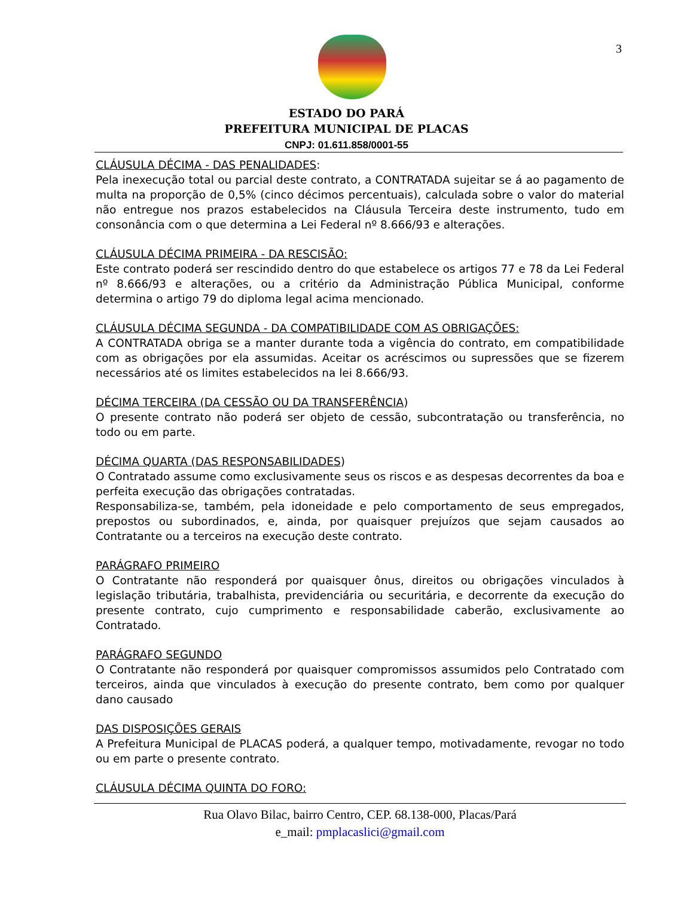3
ESTADO DO PARÁ
PREFEITURA MUNICIPAL DE PLACAS
CNPJ: 01.611.858/0001-55
CLÁUSULA DÉCIMA - DAS PENALIDADES:
Pela inexecução total ou parcial deste contrato, a CONTRATADA sujeitar se á ao pagamento de multa na proporção de 0,5% (cinco décimos percentuais), calculada sobre o valor do material não entregue nos prazos estabelecidos na Cláusula Terceira deste instrumento, tudo em consonância com o que determina a Lei Federal nº 8.666/93 e alterações.
CLÁUSULA DÉCIMA PRIMEIRA - DA RESCISÃO:
Este contrato poderá ser rescindido dentro do que estabelece os artigos 77 e 78 da Lei Federal nº 8.666/93 e alterações, ou a critério da Administração Pública Municipal, conforme determina o artigo 79 do diploma legal acima mencionado.
CLÁUSULA DÉCIMA SEGUNDA - DA COMPATIBILIDADE COM AS OBRIGAÇÕES:
A CONTRATADA obriga se a manter durante toda a vigência do contrato, em compatibilidade com as obrigações por ela assumidas. Aceitar os acréscimos ou supressões que se fizerem necessários até os limites estabelecidos na lei 8.666/93.
DÉCIMA TERCEIRA (DA CESSÃO OU DA TRANSFERÊNCIA)
O presente contrato não poderá ser objeto de cessão, subcontratação ou transferência, no todo ou em parte.
DÉCIMA QUARTA (DAS RESPONSABILIDADES)
O Contratado assume como exclusivamente seus os riscos e as despesas decorrentes da boa e perfeita execução das obrigações contratadas.
Responsabiliza-se, também, pela idoneidade e pelo comportamento de seus empregados, prepostos ou subordinados, e, ainda, por quaisquer prejuízos que sejam causados ao Contratante ou a terceiros na execução deste contrato.
PARÁGRAFO PRIMEIRO
O Contratante não responderá por quaisquer ônus, direitos ou obrigações vinculados à legislação tributária, trabalhista, previdenciária ou securitária, e decorrente da execução do presente contrato, cujo cumprimento e responsabilidade caberão, exclusivamente ao Contratado.
PARÁGRAFO SEGUNDO
O Contratante não responderá por quaisquer compromissos assumidos pelo Contratado com terceiros, ainda que vinculados à execução do presente contrato, bem como por qualquer dano causado
DAS DISPOSIÇÕES GERAIS
A Prefeitura Municipal de PLACAS poderá, a qualquer tempo, motivadamente, revogar no todo ou em parte o presente contrato.
CLÁUSULA DÉCIMA QUINTA DO FORO:
Rua Olavo Bilac, bairro Centro, CEP. 68.138-000, Placas/Pará
e_mail: pmplacaslici@gmail.com